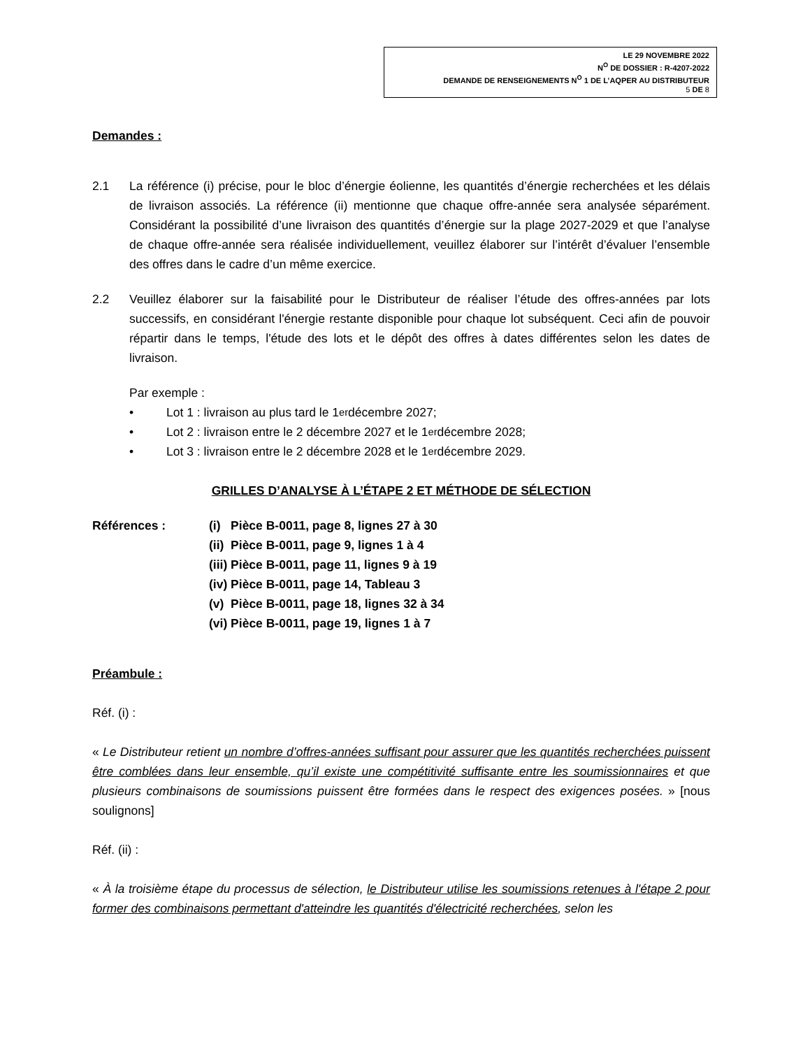LE 29 NOVEMBRE 2022
N<sup>O</sup> DE DOSSIER : R-4207-2022
DEMANDE DE RENSEIGNEMENTS N<sup>O</sup> 1 DE L’AQPER AU DISTRIBUTEUR
5 DE 8
Demandes :
2.1 La référence (i) précise, pour le bloc d’énergie éolienne, les quantités d’énergie recherchées et les délais de livraison associés. La référence (ii) mentionne que chaque offre-année sera analysée séparément. Considérant la possibilité d’une livraison des quantités d’énergie sur la plage 2027-2029 et que l’analyse de chaque offre-année sera réalisée individuellement, veuillez élaborer sur l’intérêt d’évaluer l’ensemble des offres dans le cadre d’un même exercice.
2.2 Veuillez élaborer sur la faisabilité pour le Distributeur de réaliser l’étude des offres-années par lots successifs, en considérant l'énergie restante disponible pour chaque lot subséquent. Ceci afin de pouvoir répartir dans le temps, l'étude des lots et le dépôt des offres à dates différentes selon les dates de livraison.
Par exemple :
• Lot 1 : livraison au plus tard le 1<sup>er</sup> décembre 2027;
• Lot 2 : livraison entre le 2 décembre 2027 et le 1<sup>er</sup> décembre 2028;
• Lot 3 : livraison entre le 2 décembre 2028 et le 1<sup>er</sup> décembre 2029.
GRILLES D’ANALYSE À L’ÉTAPE 2 ET MÉTHODE DE SÉLECTION
Références : (i) Pièce B-0011, page 8, lignes 27 à 30
(ii) Pièce B-0011, page 9, lignes 1 à 4
(iii) Pièce B-0011, page 11, lignes 9 à 19
(iv) Pièce B-0011, page 14, Tableau 3
(v) Pièce B-0011, page 18, lignes 32 à 34
(vi) Pièce B-0011, page 19, lignes 1 à 7
Préambule :
Réf. (i) :
« Le Distributeur retient un nombre d’offres-années suffisant pour assurer que les quantités recherchées puissent être comblées dans leur ensemble, qu’il existe une compétitivité suffisante entre les soumissionnaires et que plusieurs combinaisons de soumissions puissent être formées dans le respect des exigences posées. » [nous soulignons]
Réf. (ii) :
« À la troisième étape du processus de sélection, le Distributeur utilise les soumissions retenues à l'étape 2 pour former des combinaisons permettant d'atteindre les quantités d'électricité recherchées, selon les